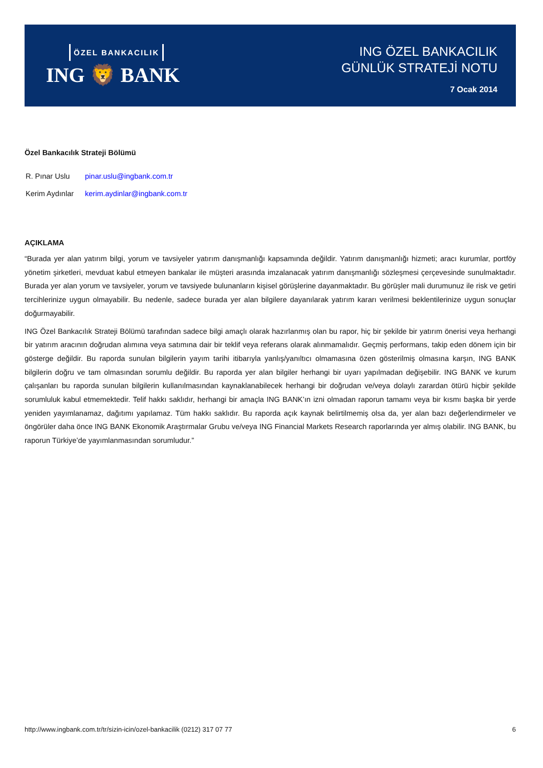ÖZEL BANKACILIK
ING 🦁 BANK
ING ÖZEL BANKACILIK
GÜNLÜK STRATEJİ NOTU
7 Ocak 2014
Özel Bankacılık Strateji Bölümü
| R. Pınar Uslu | pinar.uslu@ingbank.com.tr |
| Kerim Aydınlar | kerim.aydinlar@ingbank.com.tr |
AÇIKLAMA
“Burada yer alan yatırım bilgi, yorum ve tavsiyeler yatırım danışmanlığı kapsamında değildir. Yatırım danışmanlığı hizmeti; aracı kurumlar, portföy yönetim şirketleri, mevduat kabul etmeyen bankalar ile müşteri arasında imzalanacak yatırım danışmanlığı sözleşmesi çerçevesinde sunulmaktadır. Burada yer alan yorum ve tavsiyeler, yorum ve tavsiyede bulunanların kişisel görüşlerine dayanmaktadır. Bu görüşler mali durumunuz ile risk ve getiri tercihlerinize uygun olmayabilir. Bu nedenle, sadece burada yer alan bilgilere dayanılarak yatırım kararı verilmesi beklentilerinize uygun sonuçlar doğurmayabilir.
ING Özel Bankacılık Strateji Bölümü tarafından sadece bilgi amaçlı olarak hazırlanmış olan bu rapor, hiç bir şekilde bir yatırım önerisi veya herhangi bir yatırım aracının doğrudan alımına veya satımına dair bir teklif veya referans olarak alınmamalıdır. Geçmiş performans, takip eden dönem için bir gösterge değildir. Bu raporda sunulan bilgilerin yayım tarihi itibarıyla yanlış/yanıltıcı olmamasına özen gösterilmiş olmasına karşın, ING BANK bilgilerin doğru ve tam olmasından sorumlu değildir. Bu raporda yer alan bilgiler herhangi bir uyarı yapılmadan değişebilir. ING BANK ve kurum çalışanları bu raporda sunulan bilgilerin kullanılmasından kaynaklanabilecek herhangi bir doğrudan ve/veya dolaylı zarardan ötürü hiçbir şekilde sorumluluk kabul etmemektedir. Telif hakkı saklıdır, herhangi bir amaçla ING BANK’ın izni olmadan raporun tamamı veya bir kısmı başka bir yerde yeniden yayımlanamaz, dağıtımı yapılamaz. Tüm hakkı saklıdır. Bu raporda açık kaynak belirtilmemiş olsa da, yer alan bazı değerlendirmeler ve öngörüler daha önce ING BANK Ekonomik Araştırmalar Grubu ve/veya ING Financial Markets Research raporlarında yer almış olabilir. ING BANK, bu raporun Türkiye’de yayımlanmasından sorumludur.”
http://www.ingbank.com.tr/tr/sizin-icin/ozel-bankacilik (0212) 317 07 77 6